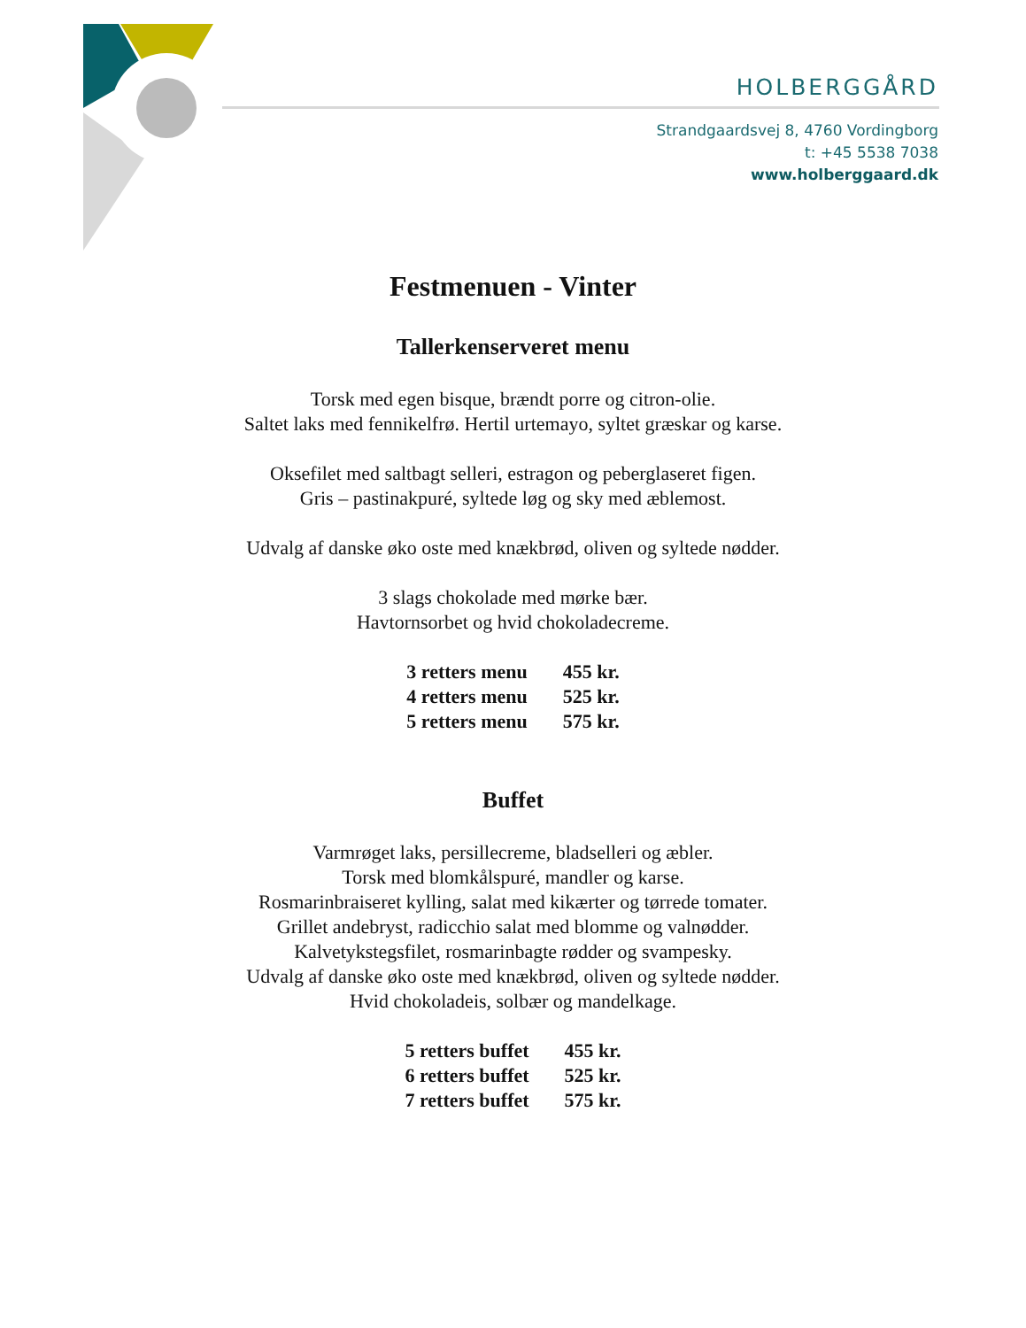HOLBERGGÅRD
Strandgaardsvej 8, 4760 Vordingborg
t: +45 5538 7038
www.holberggaard.dk
Festmenuen - Vinter
Tallerkenserveret menu
Torsk med egen bisque, brændt porre og citron-olie.
Saltet laks med fennikelfrø. Hertil urtemayo, syltet græskar og karse.
Oksefilet med saltbagt selleri, estragon og peberglaseret figen.
Gris – pastinakpuré, syltede løg og sky med æblemost.
Udvalg af danske øko oste med knækbrød, oliven og syltede nødder.
3 slags chokolade med mørke bær.
Havtornsorbet og hvid chokoladecreme.
| 3 retters menu | 455 kr. |
| 4 retters menu | 525 kr. |
| 5 retters menu | 575 kr. |
Buffet
Varmrøget laks, persillecreme, bladselleri og æbler.
Torsk med blomkålspuré, mandler og karse.
Rosmarinbraiseret kylling, salat med kikærter og tørrede tomater.
Grillet andebryst, radicchio salat med blomme og valnødder.
Kalvetykstegsfilet, rosmarinbagte rødder og svampesky.
Udvalg af danske øko oste med knækbrød, oliven og syltede nødder.
Hvid chokoladeis, solbær og mandelkage.
| 5 retters buffet | 455 kr. |
| 6 retters buffet | 525 kr. |
| 7 retters buffet | 575 kr. |